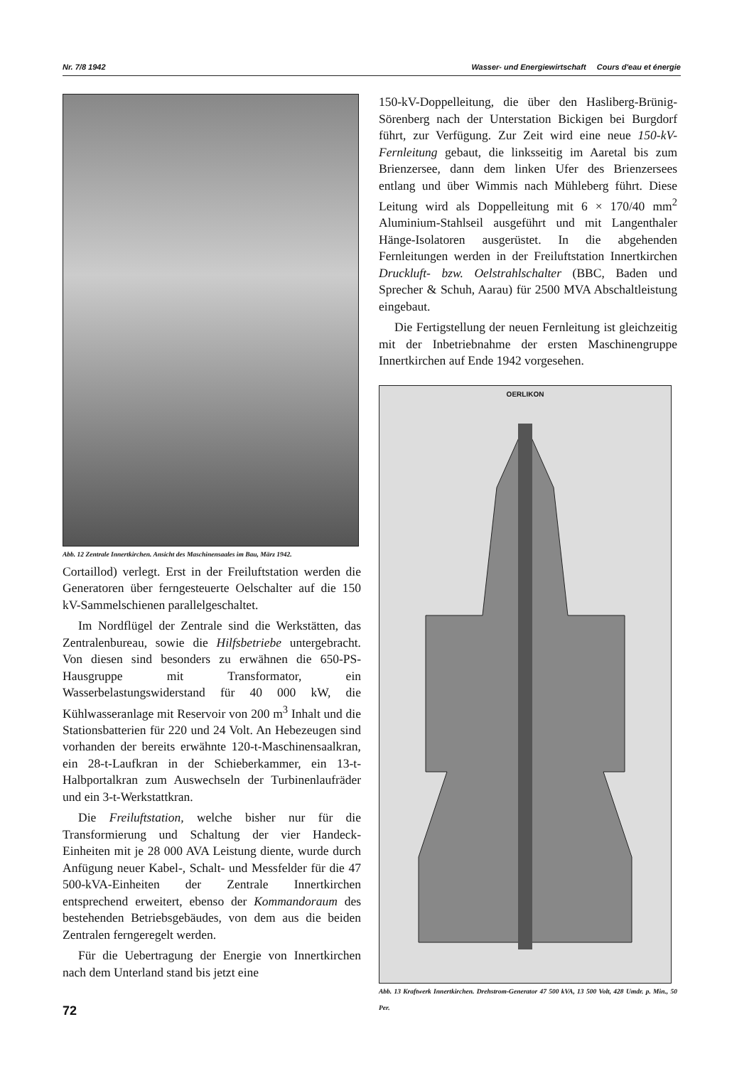Nr. 7/8 1942 Wasser- und Energiewirtschaft Cours d'eau et énergie
Abb. 12 Zentrale Innertkirchen. Ansicht des Maschinensaales im Bau, März 1942.
Cortaillod) verlegt. Erst in der Freiluftstation werden die Generatoren über ferngesteuerte Oelschalter auf die 150 kV-Sammelschienen parallelgeschaltet.
Im Nordflügel der Zentrale sind die Werkstätten, das Zentralenbureau, sowie die Hilfsbetriebe untergebracht. Von diesen sind besonders zu erwähnen die 650-PS-Hausgruppe mit Transformator, ein Wasserbelastungswiderstand für 40 000 kW, die Kühlwasseranlage mit Reservoir von 200 m<sup>3</sup> Inhalt und die Stationsbatterien für 220 und 24 Volt. An Hebezeugen sind vorhanden der bereits erwähnte 120-t-Maschinensaalkran, ein 28-t-Laufkran in der Schieberkammer, ein 13-t-Halbportalkran zum Auswechseln der Turbinenlaufräder und ein 3-t-Werkstattkran.
Die Freiluftstation, welche bisher nur für die Transformierung und Schaltung der vier Handeck-Einheiten mit je 28 000 AVA Leistung diente, wurde durch Anfügung neuer Kabel-, Schalt- und Messfelder für die 47 500-kVA-Einheiten der Zentrale Innertkirchen entsprechend erweitert, ebenso der Kommandoraum des bestehenden Betriebsgebäudes, von dem aus die beiden Zentralen ferngeregelt werden.
Für die Uebertragung der Energie von Innertkirchen nach dem Unterland stand bis jetzt eine
150-kV-Doppelleitung, die über den Hasliberg-Brünig-Sörenberg nach der Unterstation Bickigen bei Burgdorf führt, zur Verfügung. Zur Zeit wird eine neue 150-kV-Fernleitung gebaut, die linksseitig im Aaretal bis zum Brienzersee, dann dem linken Ufer des Brienzersees entlang und über Wimmis nach Mühleberg führt. Diese Leitung wird als Doppelleitung mit 6 × 170/40 mm<sup>2</sup> Aluminium-Stahlseil ausgeführt und mit Langenthaler Hänge-Isolatoren ausgerüstet. In die abgehenden Fernleitungen werden in der Freiluftstation Innertkirchen Druckluft- bzw. Oelstrahlschalter (BBC, Baden und Sprecher & Schuh, Aarau) für 2500 MVA Abschaltleistung eingebaut.
Die Fertigstellung der neuen Fernleitung ist gleichzeitig mit der Inbetriebnahme der ersten Maschinengruppe Innertkirchen auf Ende 1942 vorgesehen.
OERLIKON
Abb. 13 Kraftwerk Innertkirchen. Drehstrom-Generator 47 500 kVA, 13 500 Volt, 428 Umdr. p. Min., 50 Per.
72